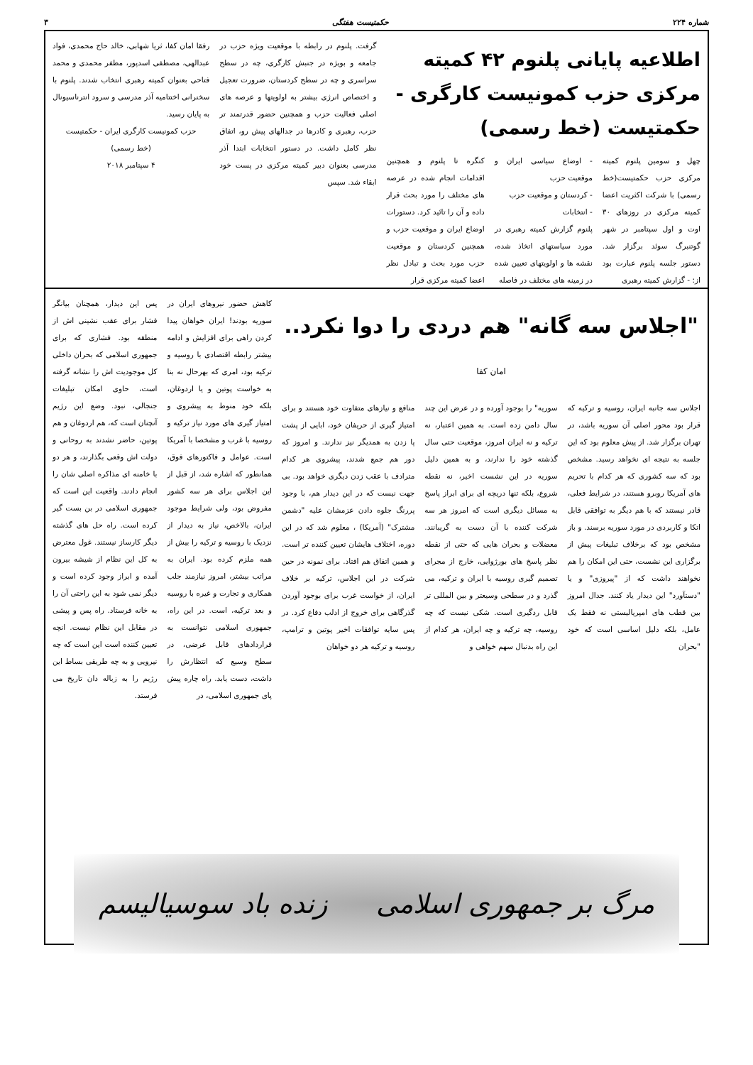شماره ۲۲۴ حکمتیست هفتگی ۳
اطلاعیه پایانی پلنوم ۴۲ کمیته مرکزی حزب کمونیست کارگری - حکمتیست (خط رسمی)
چهل و سومین پلنوم کمیته مرکزی حزب حکمتیست(خط رسمی) با شرکت اکثریت اعضا کمیته مرکزی در روزهای ۳۰ اوت و اول سپتامبر در شهر گوتنبرگ سوئد برگزار شد. دستور جلسه پلنوم عبارت بود از: - گزارش کمیته رهبری
- اوضاع سیاسی ایران و موقعیت حزب
- کردستان و موقعیت حزب
- انتخابات
پلنوم گزارش کمیته رهبری در مورد سیاستهای اتخاذ شده، نقشه ها و اولویتهای تعیین شده در زمینه های مختلف در فاصله
کنگره تا پلنوم و همچنین اقدامات انجام شده در عرصه های مختلف را مورد بحث قرار داده و آن را تائید کرد. دستورات اوضاع ایران و موقعیت حزب و همچنین کردستان و موقعیت حزب مورد بحث و تبادل نظر اعضا کمیته مرکزی قرار
گرفت. پلنوم در رابطه با موقعیت ویژه حزب در جامعه و بویژه در جنبش کارگری، چه در سطح سراسری و چه در سطح کردستان، ضرورت تعجیل و اختصاص انرژی بیشتر به اولویتها و عرصه های اصلی فعالیت حزب و همچنین حضور قدرتمند تر حزب، رهبری و کادرها در جدالهای پیش رو، اتفاق نظر کامل داشت. در دستور انتخابات ابتدا آذر مدرسی بعنوان دبیر کمیته مرکزی در پست خود ابقاء شد. سپس
رفقا امان کفا، ثریا شهابی، خالد حاج محمدی، فواد عبدالهی، مصطفی اسدپور، مظفر محمدی و محمد فتاحی بعنوان کمیته رهبری انتخاب شدند. پلنوم با سخنرانی اختتامیه آذر مدرسی و سرود انترناسیونال به پایان رسید.
حزب کمونیست کارگری ایران - حکمتیست
(خط رسمی)
۴ سپتامبر ۲۰۱۸
"اجلاس سه گانه" هم دردی را دوا نکرد.. امان کفا
اجلاس سه جانبه ایران، روسیه و ترکیه که قرار بود محور اصلی آن سوریه باشد، در تهران برگزار شد. از پیش معلوم بود که این جلسه به نتیجه ای نخواهد رسید. مشخص بود که سه کشوری که هر کدام با تحریم های آمریکا روبرو هستند، در شرایط فعلی، قادر نیستند که با هم دیگر به توافقی قابل اتکا و کاربردی در مورد سوریه برسند. و باز مشخص بود که برخلاف تبلیغات پیش از برگزاری این نشست، حتی این امکان را هم نخواهند داشت که از "پیروزی" و یا "دستآورد" این دیدار یاد کنند. جدال امروز بین قطب های امپریالیستی نه فقط یک عامل، بلکه دلیل اساسی است که خود "بحران
سوریه" را بوجود آورده و در عرض این چند سال دامن زده است. به همین اعتبار، نه ترکیه و نه ایران امروز، موقعیت حتی سال گذشته خود را ندارند، و به همین دلیل سوریه در این نشست اخیر، نه نقطه شروع، بلکه تنها دریچه ای برای ابراز پاسخ به مسائل دیگری است که امروز هر سه شرکت کننده با آن دست به گریبانند. معضلات و بحران هایی که حتی از نقطه نظر پاسخ های بورژوایی، خارج از مجرای تصمیم گیری روسیه با ایران و ترکیه، می گذرد و در سطحی وسیعتر و بین المللی تر قابل ردگیری است. شکی نیست که چه روسیه، چه ترکیه و چه ایران، هر کدام از این راه بدنبال سهم خواهی و
منافع و نیازهای متفاوت خود هستند و برای امتیاز گیری از حریفان خود، ابایی از پشت پا زدن به همدیگر نیز ندارند. و امروز که دور هم جمع شدند، پیشروی هر کدام مترادف با عقب زدن دیگری خواهد بود. بی جهت نیست که در این دیدار هم، با وجود پررنگ جلوه دادن عزمشان علیه "دشمن مشترک" (آمریکا) ، معلوم شد که در این دوره، اختلاف هایشان تعیین کننده تر است. و همین اتفاق هم افتاد. برای نمونه در حین شرکت در این اجلاس، ترکیه بر خلاف ایران، از خواست غرب برای بوجود آوردن گذرگاهی برای خروج از ادلب دفاع کرد. در پس سایه توافقات اخیر پوتین و ترامپ، روسیه و ترکیه هر دو خواهان
کاهش حضور نیروهای ایران در سوریه بودند! ایران خواهان پیدا کردن راهی برای افزایش و ادامه بیشتر رابطه اقتصادی با روسیه و ترکیه بود، امری که بهرحال نه بنا به خواست پوتین و یا اردوغان، بلکه خود منوط به پیشروی و امتیاز گیری های مورد نیاز ترکیه و روسیه با غرب و مشخصا با آمریکا است. عوامل و فاکتورهای فوق، همانطور که اشاره شد، از قبل از این اجلاس برای هر سه کشور مفروض بود، ولی شرایط موجود ایران، بالاخص، نیاز به دیدار از نزدیک با روسیه و ترکیه را بیش از همه ملزم کرده بود. ایران به مراتب بیشتر، امروز نیازمند جلب همکاری و تجارت و غیره با روسیه و بعد ترکیه، است. در این راه، جمهوری اسلامی نتوانست به قراردادهای قابل عرضی، در سطح وسیع که انتظارش را داشت، دست یابد. راه چاره پیش پای جمهوری اسلامی، در
پس این دیدار، همچنان بیانگر فشار برای عقب نشینی اش از منطقه بود. فشاری که برای جمهوری اسلامی که بحران داخلی کل موجودیت اش را نشانه گرفته است، حاوی امکان تبلیغات جنجالی، نبود. وضع این رژیم آنچنان است که، هم اردوغان و هم پوتین، حاضر نشدند به روحانی و دولت اش وقعی بگذارند، و هر دو با خامنه ای مذاکره اصلی شان را انجام دادند. واقعیت این است که جمهوری اسلامی در بن بست گیر کرده است. راه حل های گذشته دیگر کارساز نیستند. غول معترض به کل این نظام از شیشه بیرون آمده و ابراز وجود کرده است و دیگر نمی شود به این راحتی آن را به خانه فرستاد. راه پس و پیشی در مقابل این نظام نیست. انچه تعیین کننده است این است که چه نیرویی و به چه طریقی بساط این رژیم را به زباله دان تاریخ می فرستد.
مرگ بر جمهوری اسلامی زنده باد سوسیالیسم